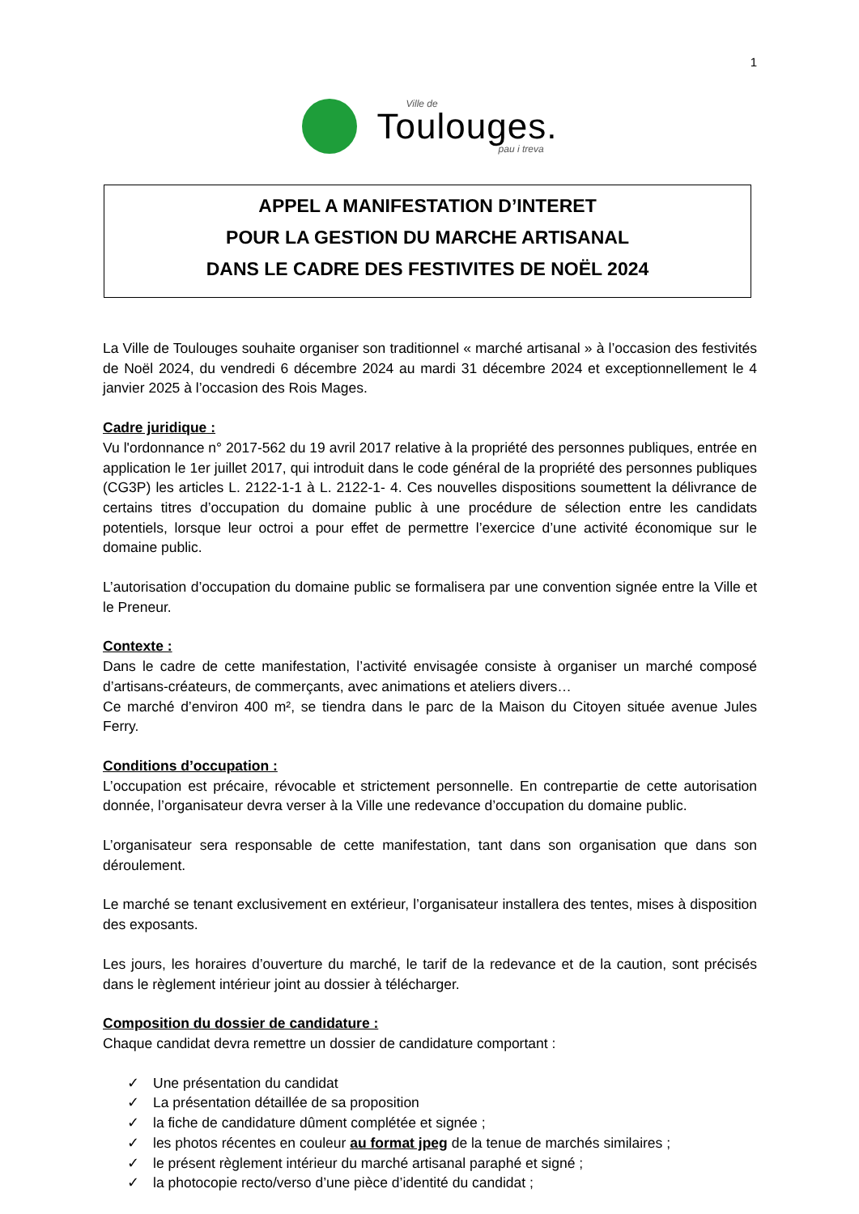1
Ville de
Toulouges.
pau i treva
APPEL A MANIFESTATION D’INTERET
POUR LA GESTION DU MARCHE ARTISANAL
DANS LE CADRE DES FESTIVITES DE NOËL 2024
La Ville de Toulouges souhaite organiser son traditionnel « marché artisanal » à l’occasion des festivités de Noël 2024, du vendredi 6 décembre 2024 au mardi 31 décembre 2024 et exceptionnellement le 4 janvier 2025 à l’occasion des Rois Mages.
Cadre juridique :
Vu l'ordonnance n° 2017-562 du 19 avril 2017 relative à la propriété des personnes publiques, entrée en application le 1er juillet 2017, qui introduit dans le code général de la propriété des personnes publiques (CG3P) les articles L. 2122-1-1 à L. 2122-1- 4. Ces nouvelles dispositions soumettent la délivrance de certains titres d’occupation du domaine public à une procédure de sélection entre les candidats potentiels, lorsque leur octroi a pour effet de permettre l’exercice d’une activité économique sur le domaine public.
L’autorisation d’occupation du domaine public se formalisera par une convention signée entre la Ville et le Preneur.
Contexte :
Dans le cadre de cette manifestation, l’activité envisagée consiste à organiser un marché composé d’artisans-créateurs, de commerçants, avec animations et ateliers divers…
Ce marché d’environ 400 m², se tiendra dans le parc de la Maison du Citoyen située avenue Jules Ferry.
Conditions d’occupation :
L’occupation est précaire, révocable et strictement personnelle. En contrepartie de cette autorisation donnée, l’organisateur devra verser à la Ville une redevance d’occupation du domaine public.
L’organisateur sera responsable de cette manifestation, tant dans son organisation que dans son déroulement.
Le marché se tenant exclusivement en extérieur, l’organisateur installera des tentes, mises à disposition des exposants.
Les jours, les horaires d’ouverture du marché, le tarif de la redevance et de la caution, sont précisés dans le règlement intérieur joint au dossier à télécharger.
Composition du dossier de candidature :
Chaque candidat devra remettre un dossier de candidature comportant :
✓ Une présentation du candidat
✓ La présentation détaillée de sa proposition
✓ la fiche de candidature dûment complétée et signée ;
✓ les photos récentes en couleur au format jpeg de la tenue de marchés similaires ;
✓ le présent règlement intérieur du marché artisanal paraphé et signé ;
✓ la photocopie recto/verso d’une pièce d’identité du candidat ;